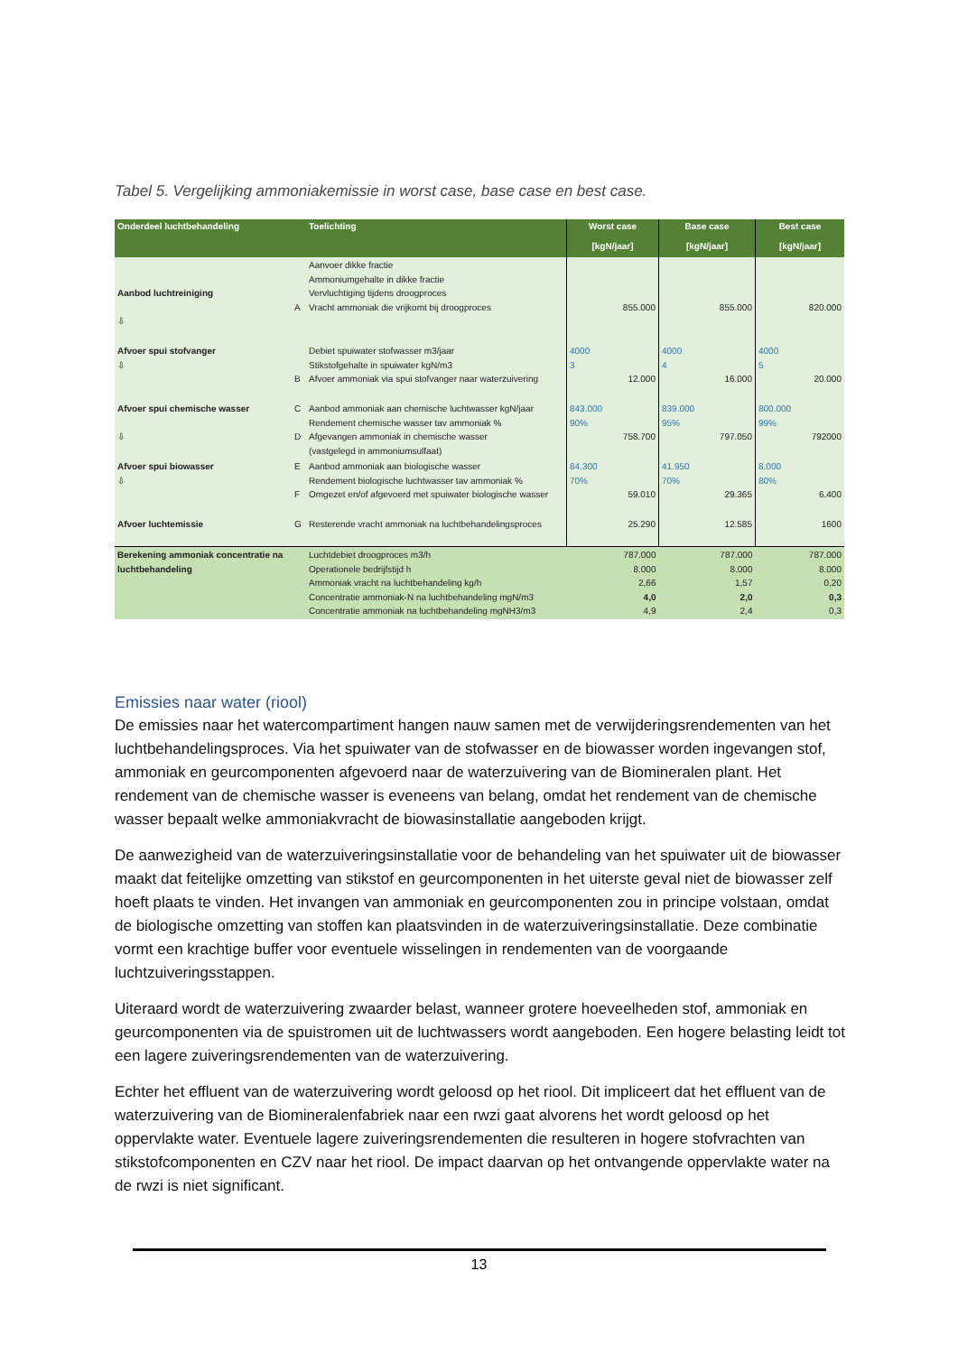Tabel 5. Vergelijking ammoniakemissie in worst case, base case en best case.
| Onderdeel luchtbehandeling | | Toelichting | Worst case [kgN/jaar] | Base case [kgN/jaar] | Best case [kgN/jaar] |
| --- | --- | --- | --- | --- | --- |
| Aanbod luchtreiniging ⇩ | A | Aanvoer dikke fractie Ammoniumgehalte in dikke fractie Vervluchtiging tijdens droogproces Vracht ammoniak die vrijkomt bij droogproces | 855.000 | 855.000 | 820.000 |
| Afvoer spui stofvanger ⇩ | B | Debiet spuiwater stofwasser m3/jaar Stikstofgehalte in spuiwater kgN/m3 Afvoer ammoniak via spui stofvanger naar waterzuivering | 4000 3 12.000 | 4000 4 16.000 | 4000 5 20.000 |
| Afvoer spui chemische wasser ⇩ | C D | Aanbod ammoniak aan chemische luchtwasser kgN/jaar Rendement chemische wasser tav ammoniak % Afgevangen ammoniak in chemische wasser (vastgelegd in ammoniumsulfaat) | 843.000 90% 758.700 | 839.000 95% 797.050 | 800.000 99% 792000 |
| Afvoer spui biowasser ⇩ | E F | Aanbod ammoniak aan biologische wasser Rendement biologische luchtwasser tav ammoniak % Omgezet en/of afgevoerd met spuiwater biologische wasser | 84.300 70% 59.010 | 41.950 70% 29.365 | 8.000 80% 6.400 |
| Afvoer luchtemissie | G | Resterende vracht ammoniak na luchtbehandelingsproces | 25.290 | 12.585 | 1600 |
| Berekening ammoniak concentratie na luchtbehandeling | | Luchtdebiet droogproces m3/h Operationele bedrijfstijd h Ammoniak vracht na luchtbehandeling kg/h Concentratie ammoniak-N na luchtbehandeling mgN/m3 Concentratie ammoniak na luchtbehandeling mgNH3/m3 | 787.000 8.000 2,66 4,0 4,9 | 787.000 8.000 1,57 2,0 2,4 | 787.000 8.000 0,20 0,3 0,3 |
Emissies naar water (riool)
De emissies naar het watercompartiment hangen nauw samen met de verwijderingsrendementen van het luchtbehandelingsproces. Via het spuiwater van de stofwasser en de biowasser worden ingevangen stof, ammoniak en geurcomponenten afgevoerd naar de waterzuivering van de Biomineralen plant. Het rendement van de chemische wasser is eveneens van belang, omdat het rendement van de chemische wasser bepaalt welke ammoniakvracht de biowasinstallatie aangeboden krijgt.
De aanwezigheid van de waterzuiveringsinstallatie voor de behandeling van het spuiwater uit de biowasser maakt dat feitelijke omzetting van stikstof en geurcomponenten in het uiterste geval niet de biowasser zelf hoeft plaats te vinden. Het invangen van ammoniak en geurcomponenten zou in principe volstaan, omdat de biologische omzetting van stoffen kan plaatsvinden in de waterzuiveringsinstallatie. Deze combinatie vormt een krachtige buffer voor eventuele wisselingen in rendementen van de voorgaande luchtzuiveringsstappen.
Uiteraard wordt de waterzuivering zwaarder belast, wanneer grotere hoeveelheden stof, ammoniak en geurcomponenten via de spuistromen uit de luchtwassers wordt aangeboden. Een hogere belasting leidt tot een lagere zuiveringsrendementen van de waterzuivering.
Echter het effluent van de waterzuivering wordt geloosd op het riool. Dit impliceert dat het effluent van de waterzuivering van de Biomineralenfabriek naar een rwzi gaat alvorens het wordt geloosd op het oppervlakte water. Eventuele lagere zuiveringsrendementen die resulteren in hogere stofvrachten van stikstofcomponenten en CZV naar het riool. De impact daarvan op het ontvangende oppervlakte water na de rwzi is niet significant.
13